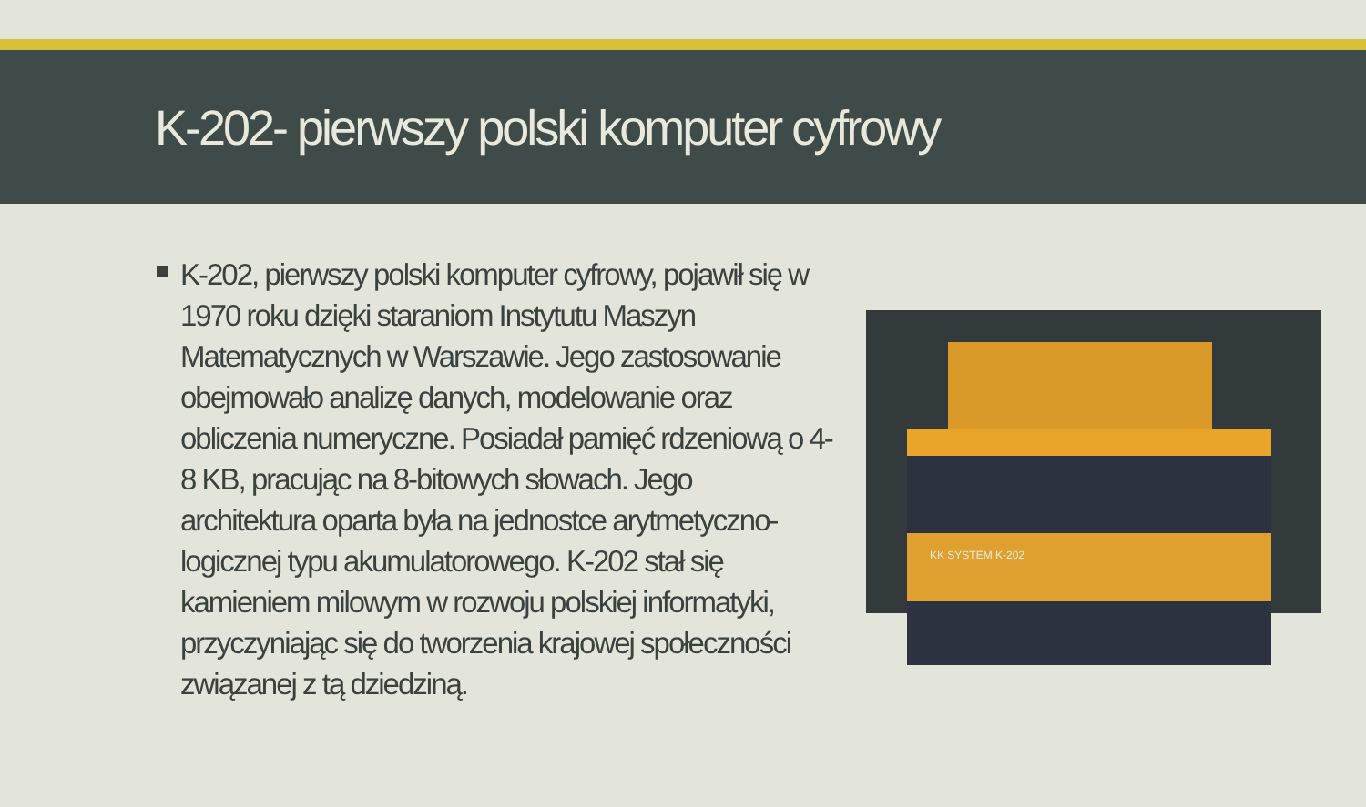K-202- pierwszy polski komputer cyfrowy
K-202, pierwszy polski komputer cyfrowy, pojawił się w 1970 roku dzięki staraniom Instytutu Maszyn Matematycznych w Warszawie. Jego zastosowanie obejmowało analizę danych, modelowanie oraz obliczenia numeryczne. Posiadał pamięć rdzeniową o 4-8 KB, pracując na 8-bitowych słowach. Jego architektura oparta była na jednostce arytmetyczno-logicznej typu akumulatorowego. K-202 stał się kamieniem milowym w rozwoju polskiej informatyki, przyczyniając się do tworzenia krajowej społeczności związanej z tą dziedziną.
KK SYSTEM K-202